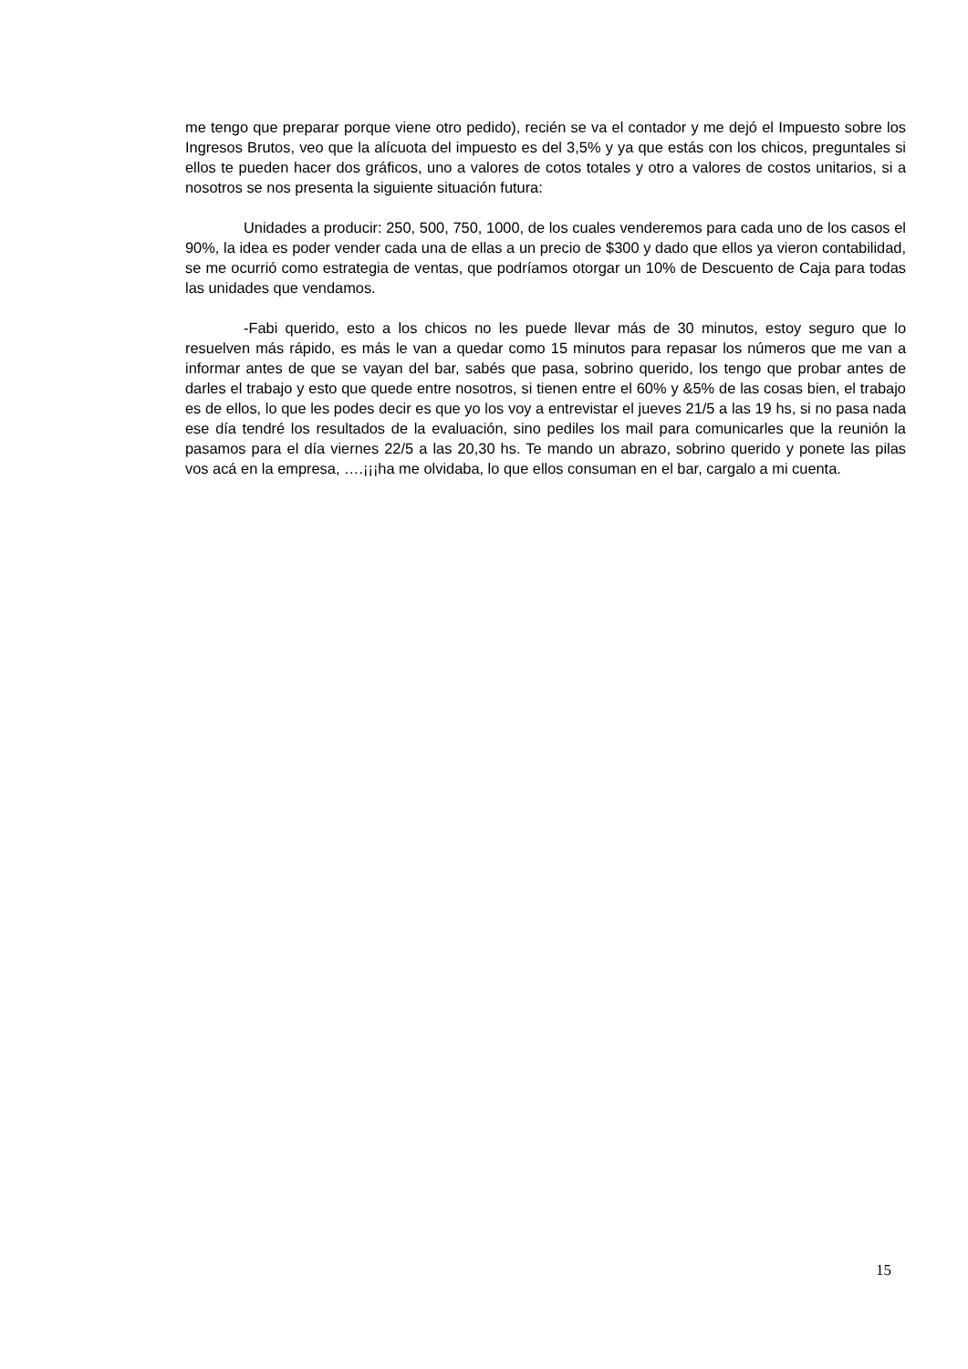me tengo que preparar porque viene otro pedido), recién se va el contador y me dejó el Impuesto sobre los Ingresos Brutos, veo que la alícuota del impuesto es del 3,5% y ya que estás con los chicos, preguntales si ellos te pueden hacer dos gráficos, uno a valores de cotos totales y otro a valores de costos unitarios, si a nosotros se nos presenta la siguiente situación futura:
Unidades a producir: 250, 500, 750, 1000, de los cuales venderemos para cada uno de los casos el 90%, la idea es poder vender cada una de ellas a un precio de $300 y dado que ellos ya vieron contabilidad, se me ocurrió como estrategia de ventas, que podríamos otorgar un 10% de Descuento de Caja para todas las unidades que vendamos.
-Fabi querido, esto a los chicos no les puede llevar más de 30 minutos, estoy seguro que lo resuelven más rápido, es más le van a quedar como 15 minutos para repasar los números que me van a informar antes de que se vayan del bar, sabés que pasa, sobrino querido, los tengo que probar antes de darles el trabajo y esto que quede entre nosotros, si tienen entre el 60% y &5% de las cosas bien, el trabajo es de ellos, lo que les podes decir es que yo los voy a entrevistar el jueves 21/5 a las 19 hs, si no pasa nada ese día tendré los resultados de la evaluación, sino pediles los mail para comunicarles que la reunión la pasamos para el día viernes 22/5 a las 20,30 hs. Te mando un abrazo, sobrino querido y ponete las pilas vos acá en la empresa, ….¡¡¡ha me olvidaba, lo que ellos consuman en el bar, cargalo a mi cuenta.
15